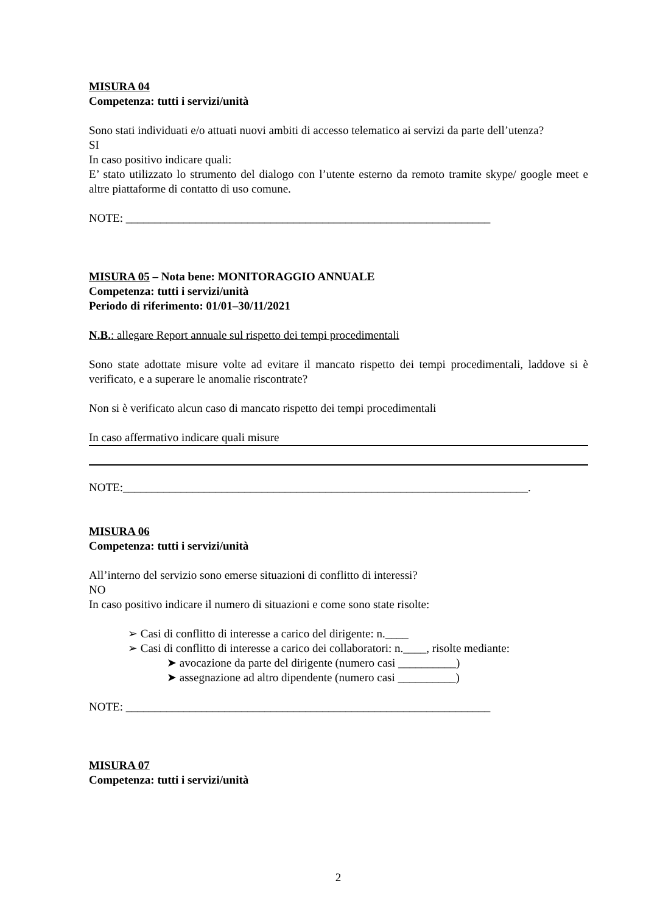MISURA 04
Competenza: tutti i servizi/unità
Sono stati individuati e/o attuati nuovi ambiti di accesso telematico ai servizi da parte dell’utenza?
SI
In caso positivo indicare quali:
E’ stato utilizzato lo strumento del dialogo con l’utente esterno da remoto tramite skype/ google meet e altre piattaforme di contatto di uso comune.
NOTE: _______________________________________________________________
MISURA 05 – Nota bene: MONITORAGGIO ANNUALE
Competenza: tutti i servizi/unità
Periodo di riferimento: 01/01–30/11/2021
N.B.: allegare Report annuale sul rispetto dei tempi procedimentali
Sono state adottate misure volte ad evitare il mancato rispetto dei tempi procedimentali, laddove si è verificato, e a superare le anomalie riscontrate?
Non si è verificato alcun caso di mancato rispetto dei tempi procedimentali
In caso affermativo indicare quali misure
NOTE:______________________________________________________________________.
MISURA 06
Competenza: tutti i servizi/unità
All’interno del servizio sono emerse situazioni di conflitto di interessi?
NO
In caso positivo indicare il numero di situazioni e come sono state risolte:
➢ Casi di conflitto di interesse a carico del dirigente: n.____
➢ Casi di conflitto di interesse a carico dei collaboratori: n.____, risolte mediante:
➤ avocazione da parte del dirigente (numero casi __________)
➤ assegnazione ad altro dipendente (numero casi __________)
NOTE: _______________________________________________________________
MISURA 07
Competenza: tutti i servizi/unità
2